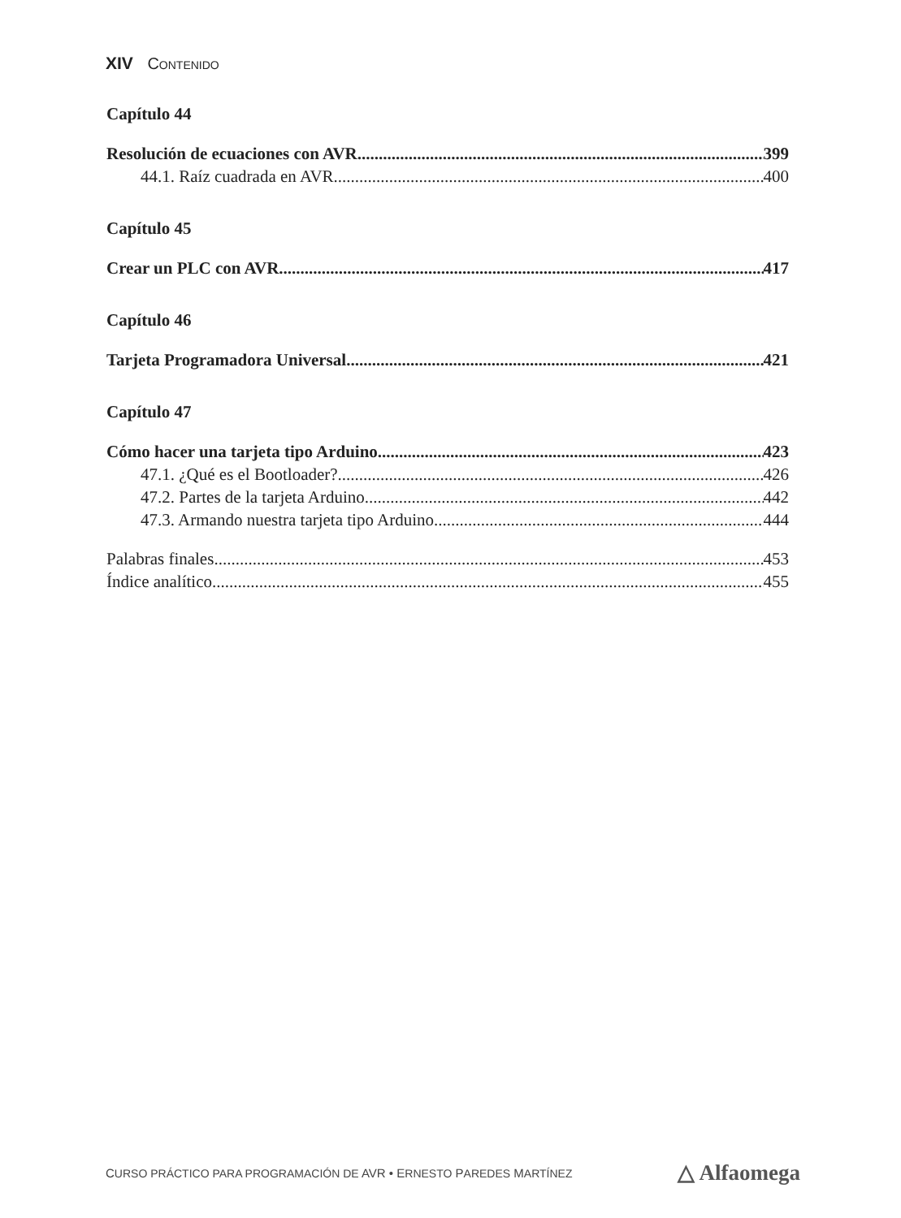XIV CONTENIDO
Capítulo 44
Resolución de ecuaciones con AVR 399
44.1. Raíz cuadrada en AVR 400
Capítulo 45
Crear un PLC con AVR 417
Capítulo 46
Tarjeta Programadora Universal 421
Capítulo 47
Cómo hacer una tarjeta tipo Arduino 423
47.1. ¿Qué es el Bootloader? 426
47.2. Partes de la tarjeta Arduino 442
47.3. Armando nuestra tarjeta tipo Arduino 444
Palabras finales 453
Índice analítico 455
CURSO PRÁCTICO PARA PROGRAMACIÓN DE AVR • ERNESTO PAREDES MARTÍNEZ △ Alfaomega